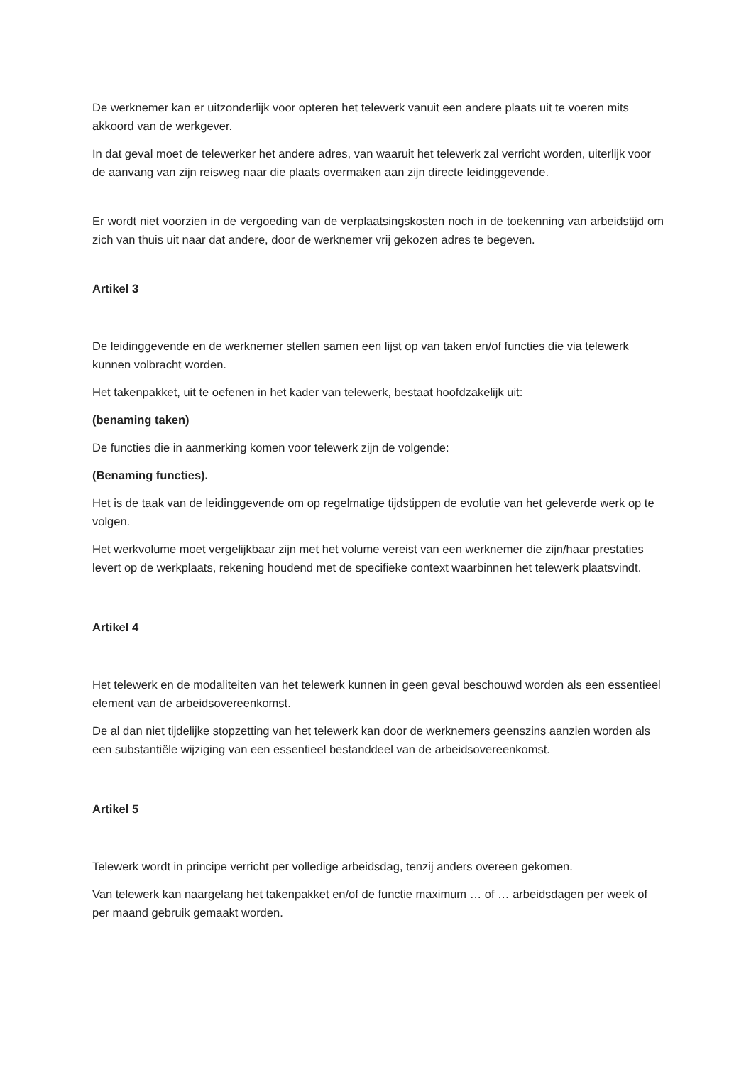De werknemer kan er uitzonderlijk voor opteren het telewerk vanuit een andere plaats uit te voeren mits akkoord van de werkgever.
In dat geval moet de telewerker het andere adres, van waaruit het telewerk zal verricht worden, uiterlijk voor de aanvang van zijn reisweg naar die plaats overmaken aan zijn directe leidinggevende.
Er wordt niet voorzien in de vergoeding van de verplaatsingskosten noch in de toekenning van arbeidstijd om zich van thuis uit naar dat andere, door de werknemer vrij gekozen adres te begeven.
Artikel 3
De leidinggevende en de werknemer stellen samen een lijst op van taken en/of functies die via telewerk kunnen volbracht worden.
Het takenpakket, uit te oefenen in het kader van telewerk, bestaat hoofdzakelijk uit:
(benaming taken)
De functies die in aanmerking komen voor telewerk zijn de volgende:
(Benaming functies).
Het is de taak van de leidinggevende om op regelmatige tijdstippen de evolutie van het geleverde werk op te volgen.
Het werkvolume moet vergelijkbaar zijn met het volume vereist van een werknemer die zijn/haar prestaties levert op de werkplaats, rekening houdend met de specifieke context waarbinnen het telewerk plaatsvindt.
Artikel 4
Het telewerk en de modaliteiten van het telewerk kunnen in geen geval beschouwd worden als een essentieel element van de arbeidsovereenkomst.
De al dan niet tijdelijke stopzetting van het telewerk kan door de werknemers geenszins aanzien worden als een substantiële wijziging van een essentieel bestanddeel van de arbeidsovereenkomst.
Artikel 5
Telewerk wordt in principe verricht per volledige arbeidsdag, tenzij anders overeen gekomen.
Van telewerk kan naargelang het takenpakket en/of de functie maximum … of … arbeidsdagen per week of per maand gebruik gemaakt worden.